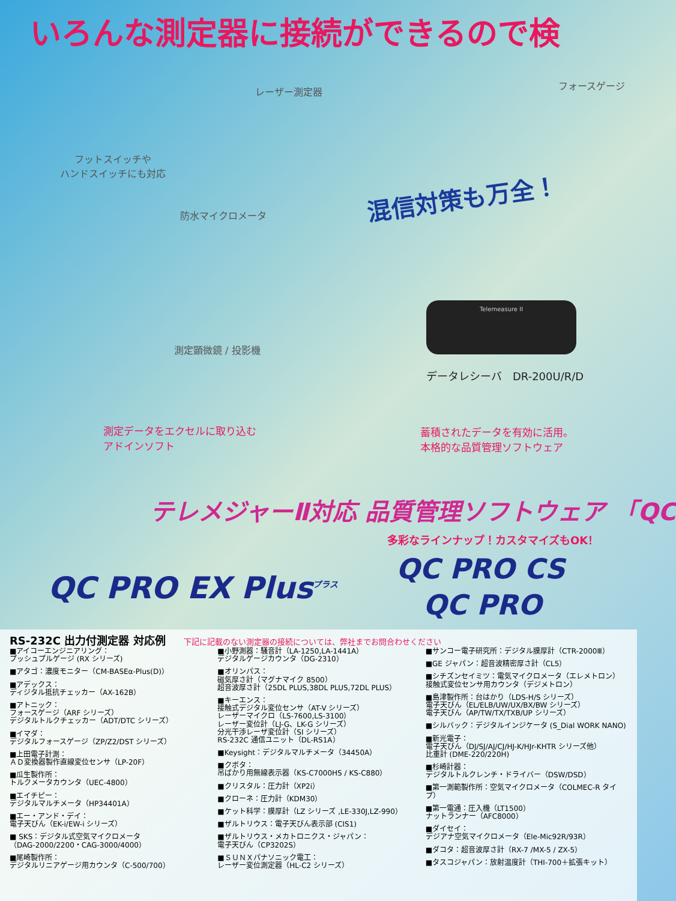いろんな測定器に接続ができるので検
フットスイッチや
ハンドスイッチにも対応
レーザー測定器
フォースゲージ
防水マイクロメータ
混信対策も万全！
測定顕微鏡 / 投影機
Telemeasure II
データレシーバ　DR-200U/R/D
測定データをエクセルに取り込む
アドインソフト
蓄積されたデータを有効に活用。
本格的な品質管理ソフトウェア
テレメジャーⅡ対応 品質管理ソフトウェア 「QC
多彩なラインナップ！カスタマイズもOK！
QC PRO EX Plus<sup>プラス</sup>
QC PRO CS
QC PRO
RS-232C 出力付測定器 対応例 下記に記載のない測定器の接続については、弊社までお問合わせください
■アイコーエンジニアリング：
プッシュプルゲージ (RX シリーズ)
■アタゴ：濃度モニター（CM-BASEα-Plus(D)）
■アデックス：
ディジタル抵抗チェッカー（AX-162B）
■アトニック：
フォースゲージ（ARF シリーズ）
デジタルトルクチェッカー（ADT/DTC シリーズ）
■イマダ：
デジタルフォースゲージ（ZP/Z2/DST シリーズ）
■上田電子計測：
ＡＤ変換器製作直線変位センサ（LP-20F）
■瓜生製作所：
トルクメータカウンタ（UEC-4800）
■エイチピー：
デジタルマルチメータ（HP34401A）
■エー・アンド・デイ：
電子天びん（EK-i/EW-i シリーズ）
■ SKS：デジタル式空気マイクロメータ
（DAG-2000/2200・CAG-3000/4000）
■尾崎製作所：
デジタルリニアゲージ用カウンタ（C-500/700）
■小野測器：騒音計（LA-1250,LA-1441A）
デジタルゲージカウンタ（DG-2310）
■オリンパス：
磁気厚さ計（マグナマイク 8500）
超音波厚さ計（25DL PLUS,38DL PLUS,72DL PLUS）
■キーエンス：
接触式デジタル変位センサ（AT-V シリーズ）
レーザーマイクロ（LS-7600,LS-3100）
レーザー変位計（LJ-G、LK-G シリーズ）
分光干渉レーザ変位計（SI シリーズ）
RS-232C 通信ユニット（DL-RS1A）
■Keysight：デジタルマルチメータ（34450A）
■クボタ：
吊ばかり用無線表示器（KS-C7000HS / KS-C880）
■クリスタル：圧力計（XP2i）
■クローネ：圧力計（KDM30）
■ケット科学：膜厚計（LZ シリーズ ,LE-330J,LZ-990）
■ザルトリウス：電子天びん表示部 (CIS1)
■ザルトリウス・メカトロニクス・ジャパン：
電子天びん（CP3202S）
■ＳＵＮＸパナソニック電工：
レーザー変位測定器（HL-C2 シリーズ）
■サンコー電子研究所：デジタル膜厚計（CTR-2000Ⅲ）
■GE ジャパン：超音波精密厚さ計（CL5）
■シチズンセイミツ：電気マイクロメータ（エレメトロン）
接触式変位センサ用カウンタ（デジメトロン）
■島津製作所：台はかり（LDS-H/S シリーズ）
電子天びん（EL/ELB/UW/UX/BX/BW シリーズ）
電子天びん（AP/TW/TX/TXB/UP シリーズ）
■シルバック：デジタルインジケータ (S_Dial WORK NANO)
■新光電子：
電子天びん（DJ/SJ/AJ/CJ/HJ-K/HJr-KHTR シリーズ他）
比重計 (DME-220/220H)
■杉崎計器：
デジタルトルクレンチ・ドライバー（DSW/DSD）
■第一測範製作所：空気マイクロメータ（COLMEC-R タイプ）
■第一電通：圧入機（LT1500）
ナットランナー（AFC8000）
■ダイセイ：
デジアナ空気マイクロメータ（Ele-Mic92R/93R）
■ダコタ：超音波厚さ計（RX-7 /MX-5 / ZX-5）
■タスコジャパン：放射温度計（THI-700＋拡張キット）